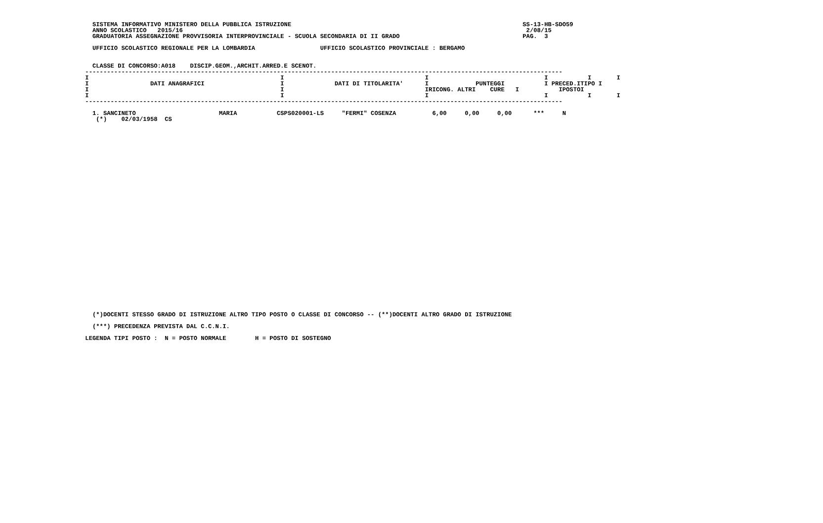SISTEMA INFORMATIVO MINISTERO DELLA PUBBLICA ISTRUZIONE                                                                SS-13-HB-SDO59
   ANNO SCOLASTICO   2015/16                                                                                               2/08/15
   GRADUATORIA ASSEGNAZIONE PROVVISORIA INTERPROVINCIALE - SCUOLA SECONDARIA DI II GRADO                                  PAG.  3

   UFFICIO SCOLASTICO REGIONALE PER LA LOMBARDIA                  UFFICIO SCOLASTICO PROVINCIALE : BERGAMO


   CLASSE DI CONCORSO:A018    DISCIP.GEOM.,ARCHIT.ARRED.E SCENOT.
 ------------------------------------------------------------------------------------------------------------------------------------
 I                                                     I                                       I                                I           I       I
 I                 DATI ANAGRAFICI                     I              DATI DI TITOLARITA'      I             PUNTEGGI           I PRECED.ITIPO I
 I                                                     I                                       IRICONG. ALTRI    CURE   I           IPOSTOI
 I                                                     I                                       I                                I           I       I
 ------------------------------------------------------------------------------------------------------------------------------------

   1. SANCINETO                       MARIA           CSPS020001-LS     "FERMI" COSENZA          6,00     0,00     0,00      ***     N
    (*)    02/03/1958  CS
































   (*)DOCENTI STESSO GRADO DI ISTRUZIONE ALTRO TIPO POSTO O CLASSE DI CONCORSO -- (**)DOCENTI ALTRO GRADO DI ISTRUZIONE

   (***) PRECEDENZA PREVISTA DAL C.C.N.I.

 LEGENDA TIPI POSTO :  N = POSTO NORMALE        H = POSTO DI SOSTEGNO